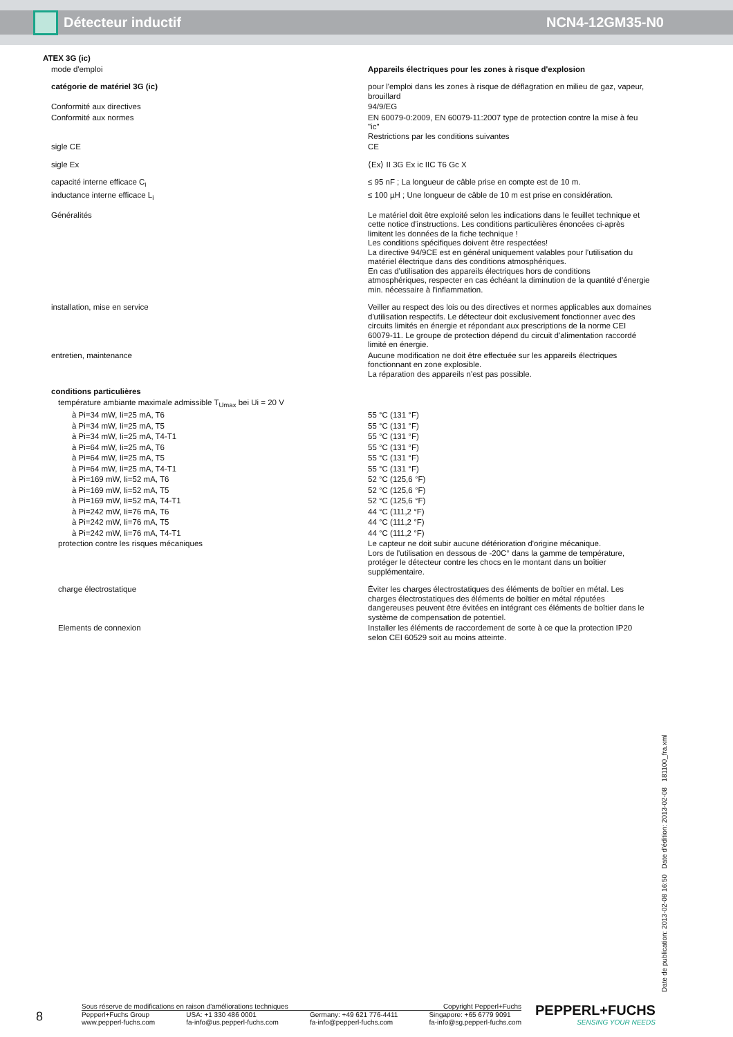Détecteur inductif NCN4-12GM35-N0
| ATEX 3G (ic) | |
| mode d'emploi | Appareils électriques pour les zones à risque d'explosion |
| catégorie de matériel 3G (ic) | pour l'emploi dans les zones à risque de déflagration en milieu de gaz, vapeur, brouillard |
| Conformité aux directives | 94/9/EG |
| Conformité aux normes | EN 60079-0:2009, EN 60079-11:2007 type de protection contre la mise à feu "ic" Restrictions par les conditions suivantes |
| sigle CE | CE |
| sigle Ex | ⟨Ex⟩ II 3G Ex ic IIC T6 Gc X |
| capacité interne efficace C<sub>i</sub> | ≤ 95 nF ; La longueur de câble prise en compte est de 10 m. |
| inductance interne efficace L<sub>i</sub> | ≤ 100 µH ; Une longueur de câble de 10 m est prise en considération. |
| Généralités | Le matériel doit être exploité selon les indications dans le feuillet technique et cette notice d'instructions. Les conditions particulières énoncées ci-après limitent les données de la fiche technique ! Les conditions spécifiques doivent être respectées! La directive 94/9CE est en général uniquement valables pour l'utilisation du matériel électrique dans des conditions atmosphériques. En cas d'utilisation des appareils électriques hors de conditions atmosphériques, respecter en cas échéant la diminution de la quantité d'énergie min. nécessaire à l'inflammation. |
| installation, mise en service | Veiller au respect des lois ou des directives et normes applicables aux domaines d'utilisation respectifs. Le détecteur doit exclusivement fonctionner avec des circuits limités en énergie et répondant aux prescriptions de la norme CEI 60079-11. Le groupe de protection dépend du circuit d'alimentation raccordé limité en énergie. |
| entretien, maintenance | Aucune modification ne doit être effectuée sur les appareils électriques fonctionnant en zone explosible. La réparation des appareils n'est pas possible. |
| conditions particulières | |
| température ambiante maximale admissible T<sub>Umax</sub> bei Ui = 20 V | |
| à Pi=34 mW, Ii=25 mA, T6 | 55 °C (131 °F) |
| à Pi=34 mW, Ii=25 mA, T5 | 55 °C (131 °F) |
| à Pi=34 mW, Ii=25 mA, T4-T1 | 55 °C (131 °F) |
| à Pi=64 mW, Ii=25 mA, T6 | 55 °C (131 °F) |
| à Pi=64 mW, Ii=25 mA, T5 | 55 °C (131 °F) |
| à Pi=64 mW, Ii=25 mA, T4-T1 | 55 °C (131 °F) |
| à Pi=169 mW, Ii=52 mA, T6 | 52 °C (125,6 °F) |
| à Pi=169 mW, Ii=52 mA, T5 | 52 °C (125,6 °F) |
| à Pi=169 mW, Ii=52 mA, T4-T1 | 52 °C (125,6 °F) |
| à Pi=242 mW, Ii=76 mA, T6 | 44 °C (111,2 °F) |
| à Pi=242 mW, Ii=76 mA, T5 | 44 °C (111,2 °F) |
| à Pi=242 mW, Ii=76 mA, T4-T1 | 44 °C (111,2 °F) |
| protection contre les risques mécaniques | Le capteur ne doit subir aucune détérioration d'origine mécanique. Lors de l'utilisation en dessous de -20C° dans la gamme de température, protéger le détecteur contre les chocs en le montant dans un boîtier supplémentaire. |
| charge électrostatique | Éviter les charges électrostatiques des éléments de boîtier en métal. Les charges électrostatiques des éléments de boîtier en métal réputées dangereuses peuvent être évitées en intégrant ces éléments de boîtier dans le système de compensation de potentiel. |
| Elements de connexion | Installer les éléments de raccordement de sorte à ce que la protection IP20 selon CEI 60529 soit au moins atteinte. |
Date de publication: 2013-02-08 16:50 Date d'édition: 2013-02-08 181100_fra.xml
8
Sous réserve de modifications en raison d'améliorations techniques Copyright Pepperl+Fuchs
Pepperl+Fuchs Group
www.pepperl-fuchs.com USA: +1 330 486 0001
fa-info@us.pepperl-fuchs.com Germany: +49 621 776-4411
fa-info@pepperl-fuchs.com Singapore: +65 6779 9091
fa-info@sg.pepperl-fuchs.com
PEPPERL+FUCHS
SENSING YOUR NEEDS